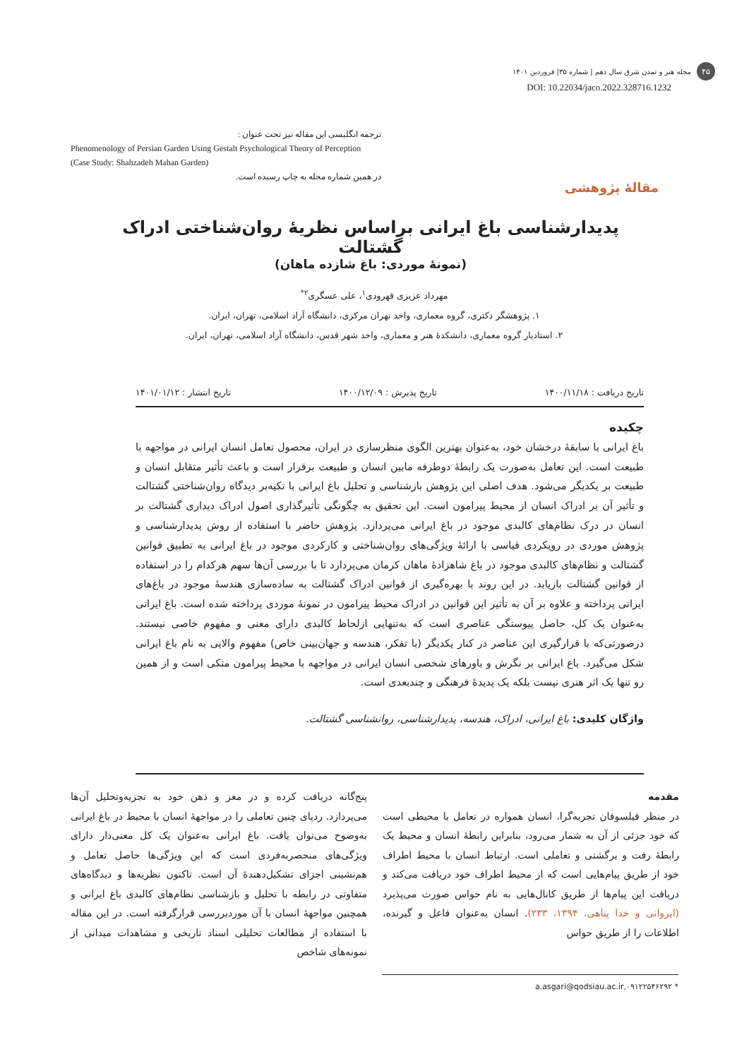۴۵
مجله هنر و تمدن شرق سال دهم | شماره ۳۵| فروردین ۱۴۰۱
DOI: 10.22034/jaco.2022.328716.1232
ترجمه انگلیسی این مقاله نیز تحت عنوان :
Phenomenology of Persian Garden Using Gestalt Psychological Theory of Perception (Case Study: Shahzadeh Mahan Garden)
در همین شماره مجله به چاپ رسیده است.
مقالۀ پژوهشی
پدیدارشناسی باغ ایرانی براساس نظریۀ روان‌شناختی ادراک گشتالت
(نمونۀ موردی: باغ شازده ماهان)
مهرداد عزیزی قهرودی<sup>۱</sup>، علی عسگری<sup>۲*</sup>
۱. پژوهشگر دکتری، گروه معماری، واحد تهران مرکزی، دانشگاه آزاد اسلامی، تهران، ایران.
۲. استادیار گروه معماری، دانشکدۀ هنر و معماری، واحد شهر قدس، دانشگاه آزاد اسلامی، تهران، ایران.
تاریخ دریافت : ۱۴۰۰/۱۱/۱۸ تاریخ پذیرش : ۱۴۰۰/۱۲/۰۹ تاریخ انتشار : ۱۴۰۱/۰۱/۱۲
چکیده
باغ ایرانی با سابقۀ درخشان خود، به‌عنوان بهترین الگوی منظرسازی در ایران، محصول تعامل انسان ایرانی در مواجهه با طبیعت است. این تعامل به‌صورت یک رابطۀ دوطرفه مابین انسان و طبیعت برقرار است و باعث تأثیر متقابل انسان و طبیعت بر یکدیگر می‌شود. هدف اصلی این پژوهش بازشناسی و تحلیل باغ ایرانی با تکیه‌بر دیدگاه روان‌شناختی گشتالت و تأثیر آن بر ادراک انسان از محیط پیرامون است. این تحقیق به چگونگی تأثیرگذاری اصول ادراک دیداری گشتالت بر انسان در درک نظام‌های کالبدی موجود در باغ ایرانی می‌پردازد. پژوهش حاضر با استفاده از روش پدیدارشناسی و پژوهش موردی در رویکردی قیاسی با ارائۀ ویژگی‌های روان‌شناختی و کارکردی موجود در باغ ایرانی به تطبیق قوانین گشتالت و نظام‌های کالبدی موجود در باغ شاهزادۀ ماهان کرمان می‌پردازد تا با بررسی آن‌ها سهم هرکدام را در استفاده از قوانین گشتالت بازیابد. در این روند با بهره‌گیری از قوانین ادراک گشتالت به ساده‌سازی هندسۀ موجود در باغ‌های ایرانی پرداخته و علاوه بر آن به تأثیر این قوانین در ادراک محیط پیرامون در نمونۀ موردی پرداخته شده است. باغ ایرانی به‌عنوان یک کل، حاصل پیوستگی عناصری است که به‌تنهایی ازلحاظ کالبدی دارای معنی و مفهوم خاصی نیستند. درصورتی‌که با قرارگیری این عناصر در کنار یکدیگر (با تفکر، هندسه و جهان‌بینی خاص) مفهوم والایی به نام باغ ایرانی شکل می‌گیرد. باغ ایرانی بر نگرش و باورهای شخصی انسان ایرانی در مواجهه با محیط پیرامون متکی است و از همین رو تنها یک اثر هنری نیست بلکه یک پدیدۀ فرهنگی و چندبعدی است.
واژگان کلیدی: باغ ایرانی، ادراک، هندسه، پدیدارشناسی، روانشناسی گشتالت.
مقدمه
در منظر فیلسوفان تجربه‌گرا، انسان همواره در تعامل با محیطی است که خود جزئی از آن به شمار می‌رود، بنابراین رابطۀ انسان و محیط یک رابطۀ رفت و برگشتی و تعاملی است. ارتباط انسان با محیط اطراف خود از طریق پیام‌هایی است که از محیط اطراف خود دریافت می‌کند و دریافت این پیام‌ها از طریق کانال‌هایی به نام حواس صورت می‌پذیرد (ایروانی و خدا پناهی، ۱۳۹۴، ۲۳۳). انسان به‌عنوان فاعل و گیرنده، اطلاعات را از طریق حواس
پنج‌گانه دریافت کرده و در مغز و ذهن خود به تجزیه‌وتحلیل آن‌ها می‌پردازد. ردپای چنین تعاملی را در مواجهۀ انسان با محیط در باغ ایرانی به‌وضوح می‌توان یافت. باغ ایرانی به‌عنوان یک کل معنی‌دار دارای ویژگی‌های منحصربه‌فردی است که این ویژگی‌ها حاصل تعامل و هم‌نشینی اجزای تشکیل‌دهندۀ آن است. تاکنون نظریه‌ها و دیدگاه‌های متفاوتی در رابطه با تحلیل و بازشناسی نظام‌های کالبدی باغ ایرانی و همچنین مواجهۀ انسان با آن موردبررسی قرارگرفته است. در این مقاله با استفاده از مطالعات تحلیلی اسناد تاریخی و مشاهدات میدانی از نمونه‌های شاخص
* ۰۹۱۲۲۵۴۶۲۹۲,a.asgari@qodsiau.ac.ir